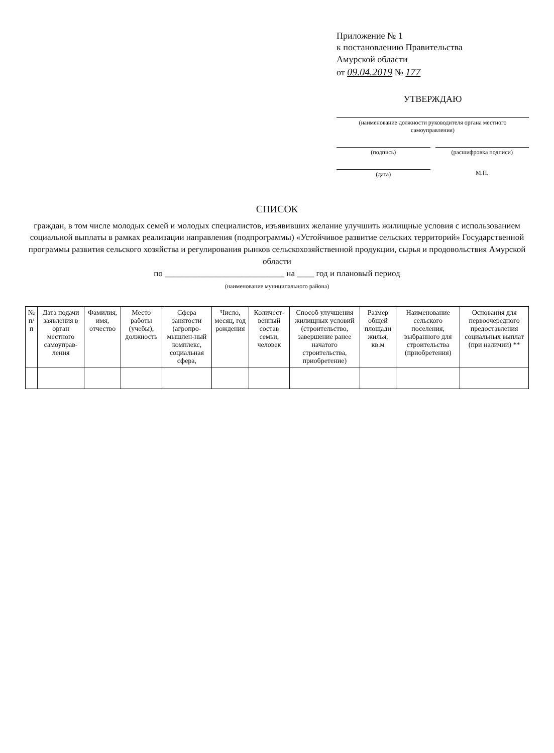Приложение № 1
к постановлению Правительства
Амурской области
от 09.04.2019 № 177
УТВЕРЖДАЮ
(наименование должности руководителя органа местного самоуправления)
(подпись) (расшифровка подписи)
(дата) М.П.
СПИСОК
граждан, в том числе молодых семей и молодых специалистов, изъявивших желание улучшить жилищные условия с использованием социальной выплаты в рамках реализации направления (подпрограммы) «Устойчивое развитие сельских территорий» Государственной программы развития сельского хозяйства и регулирования рынков сельскохозяйственной продукции, сырья и продовольствия Амурской области
по ____________________________ на ____ год и плановый период
(наименование муниципального района)
| № п/п | Дата подачи заявления в орган местного самоуправ-ления | Фамилия, имя, отчество | Место работы (учебы), должность | Сфера занятости (агропро-мышлен-ный комплекс, социальная сфера, | Число, месяц, год рождения | Количест-венный состав семьи, человек | Способ улучшения жилищных условий (строительство, завершение ранее начатого строительства, приобретение) | Размер общей площади жилья, кв.м | Наименование сельского поселения, выбранного для строительства (приобретения) | Основания для первоочередного предоставления социальных выплат (при наличии) ** |
| --- | --- | --- | --- | --- | --- | --- | --- | --- | --- | --- |